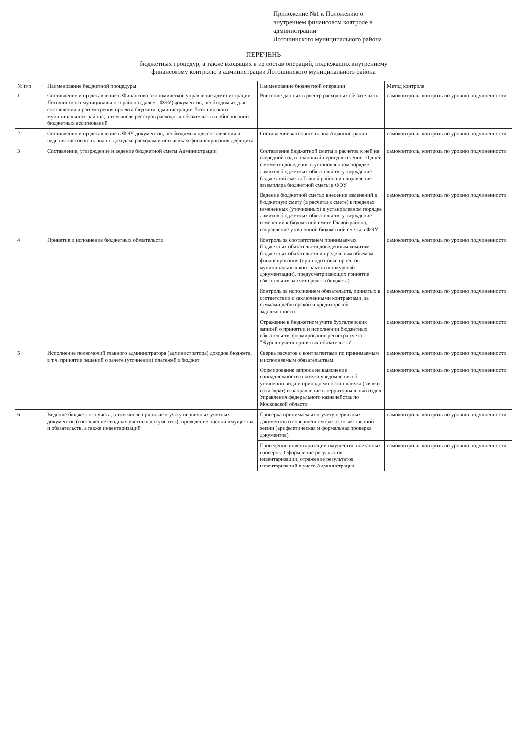Приложение №1 к Положению о
внутреннем финансовом контроле в
администрации
Лотошинского муниципального района
ПЕРЕЧЕНЬ
бюджетных процедур, а также входящих в их состав операций, подлежащих внутреннему
финансовому контролю в администрации Лотошинского муниципального района
| № п/п | Наименование бюджетной процедуры | Наименование бюджетной операции | Метод контроля |
| --- | --- | --- | --- |
| 1 | Составление и представление в Финансово-экономическое управление администрации Лотошинского муниципального района (далее - ФЭУ) документов, необходимых для составления и рассмотрения проекта бюджета администрации Лотошинского муниципального района, в том числе реестров расходных обязательств и обоснований бюджетных ассигнований | Внесение данных в реестр расходных обязательств | самоконтроль, контроль по уровню подчиненности |
| 2 | Составление и представление в ФЭУ документов, необходимых для составления и ведения кассового плана по доходам, расходам и источникам финансирования дефицита | Составление кассового плана Администрации | самоконтроль, контроль по уровню подчиненности |
| 3 | Составление, утверждение и ведение бюджетной сметы Администрации | Составление бюджетной сметы и расчетов к ней на очередной год и плановый период в течение 10 дней с момента доведения в установленном порядке лимитов бюджетных обязательств, утверждение бюджетной сметы Главой района и направление экземпляра бюджетной сметы в ФЭУ | самоконтроль, контроль по уровню подчиненности |
| | | Ведение бюджетной сметы: внесение изменений в бюджетную смету (в расчеты к смете) в пределах измененных (уточненных) в установленном порядке лимитов бюджетных обязательств, утверждение изменений к бюджетной смете Главой района, направление уточненной бюджетной сметы в ФЭУ | самоконтроль, контроль по уровню подчиненности |
| 4 | Принятие и исполнение бюджетных обязательств | Контроль за соответствием принимаемых бюджетных обязательств доведенным лимитам бюджетных обязательств и предельным объемам финансирования (при подготовке проектов муниципальных контрактов (конкурсной документации), предусматривающих принятие обязательств за счет средств бюджета) | самоконтроль, контроль по уровню подчиненности |
| | | Контроль за исполнением обязательств, принятых в соответствии с заключенными контрактами, за суммами дебиторской и кредиторской задолженности | самоконтроль, контроль по уровню подчиненности |
| | | Отражение в бюджетном учете бухгалтерских записей о принятии и исполнении бюджетных обязательств, формирование регистра учета "Журнал учета принятых обязательств" | самоконтроль, контроль по уровню подчиненности |
| 5 | Исполнение полномочий главного администратора (администратора) доходов бюджета, в т.ч. принятие решений о зачете (уточнении) платежей в бюджет | Сверка расчетов с контрагентами по принимаемым и исполняемым обязательствам | самоконтроль, контроль по уровню подчиненности |
| | | Формирование запроса на выяснение принадлежности платежа уведомления об уточнении вида и принадлежности платежа (заявки на возврат) и направление в территориальный отдел Управления федерального казначейства по Московской области | самоконтроль, контроль по уровню подчиненности |
| 6 | Ведение бюджетного учета, в том числе принятие к учету первичных учетных документов (составление сводных учетных документов), проведение оценки имущества и обязательств, а также инвентаризаций | Проверка принимаемых к учету первичных документов о совершенном факте хозяйственной жизни (арифметическая и формальная проверка документов) | самоконтроль, контроль по уровню подчиненности |
| | | Проведение инвентаризации имущества, внезапных проверок. Оформление результатов инвентаризации, отражение результатов инвентаризаций в учете Администрации | самоконтроль, контроль по уровню подчиненности |